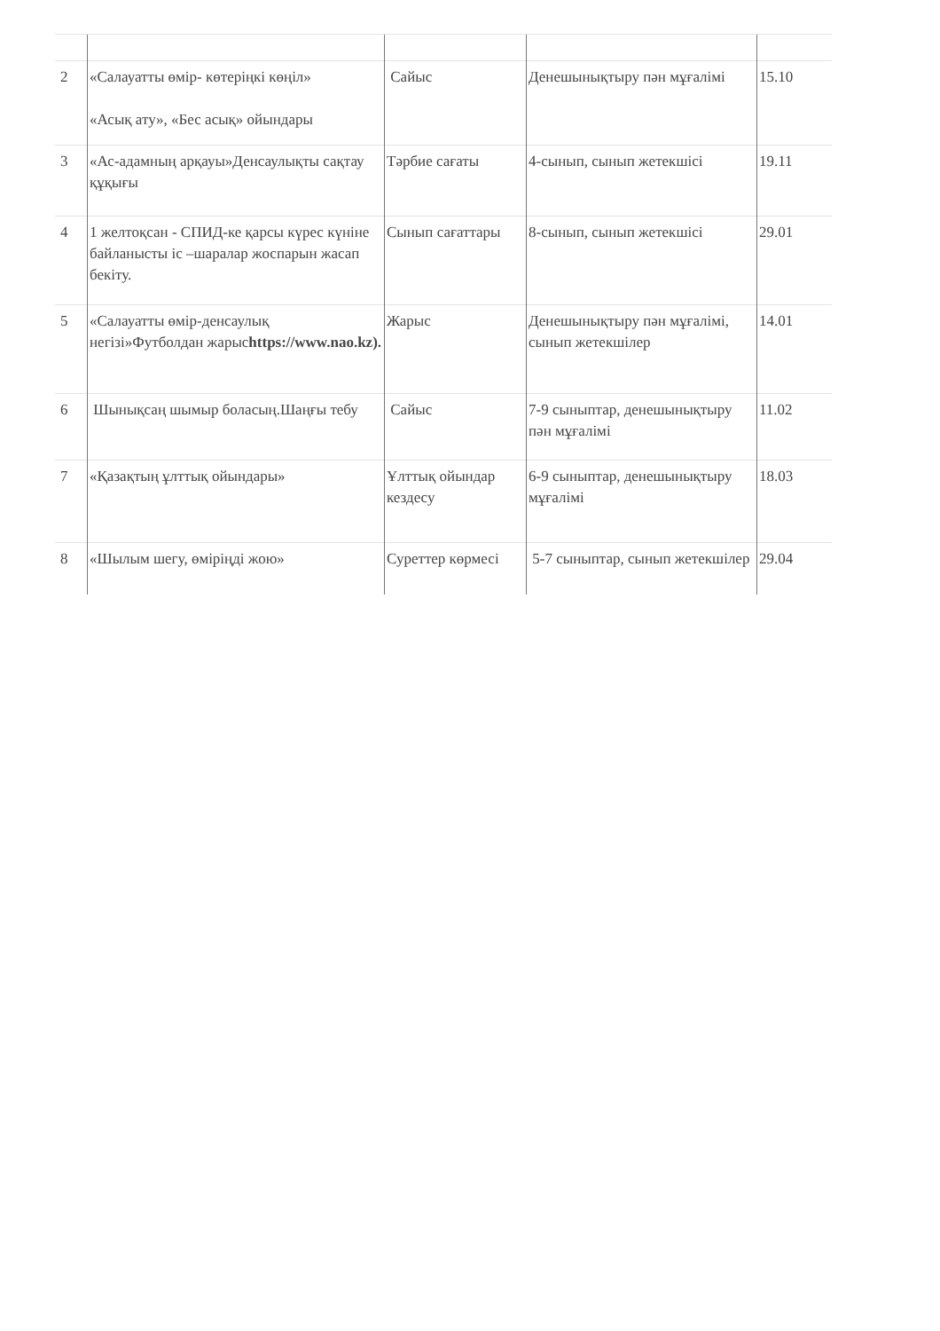| 2 | «Салауатты өмір- көтеріңкі көңіл» «Асық ату», «Бес асық» ойындары | Сайыс | Денешынықтыру пән мұғалімі | 15.10 |
| 3 | «Ас-адамның арқауы»Денсаулықты сақтау құқығы | Тәрбие сағаты | 4-сынып, сынып жетекшісі | 19.11 |
| 4 | 1 желтоқсан - СПИД-ке қарсы күрес күніне байланысты іс –шаралар жоспарын жасап бекіту. | Сынып сағаттары | 8-сынып, сынып жетекшісі | 29.01 |
| 5 | «Салауатты өмір-денсаулық негізі»Футболдан жарыс https://www.nao.kz ). | Жарыс | Денешынықтыру пән мұғалімі, сынып жетекшілер | 14.01 |
| 6 | Шынықсаң шымыр боласың.Шаңғы тебу | Сайыс | 7-9 сыныптар, денешынықтыру пән мұғалімі | 11.02 |
| 7 | «Қазақтың ұлттық ойындары» | Ұлттық ойындар кездесу | 6-9 сыныптар, денешынықтыру мұғалімі | 18.03 |
| 8 | «Шылым шегу, өміріңді жою» | Суреттер көрмесі | 5-7 сыныптар, сынып жетекшілер | 29.04 |